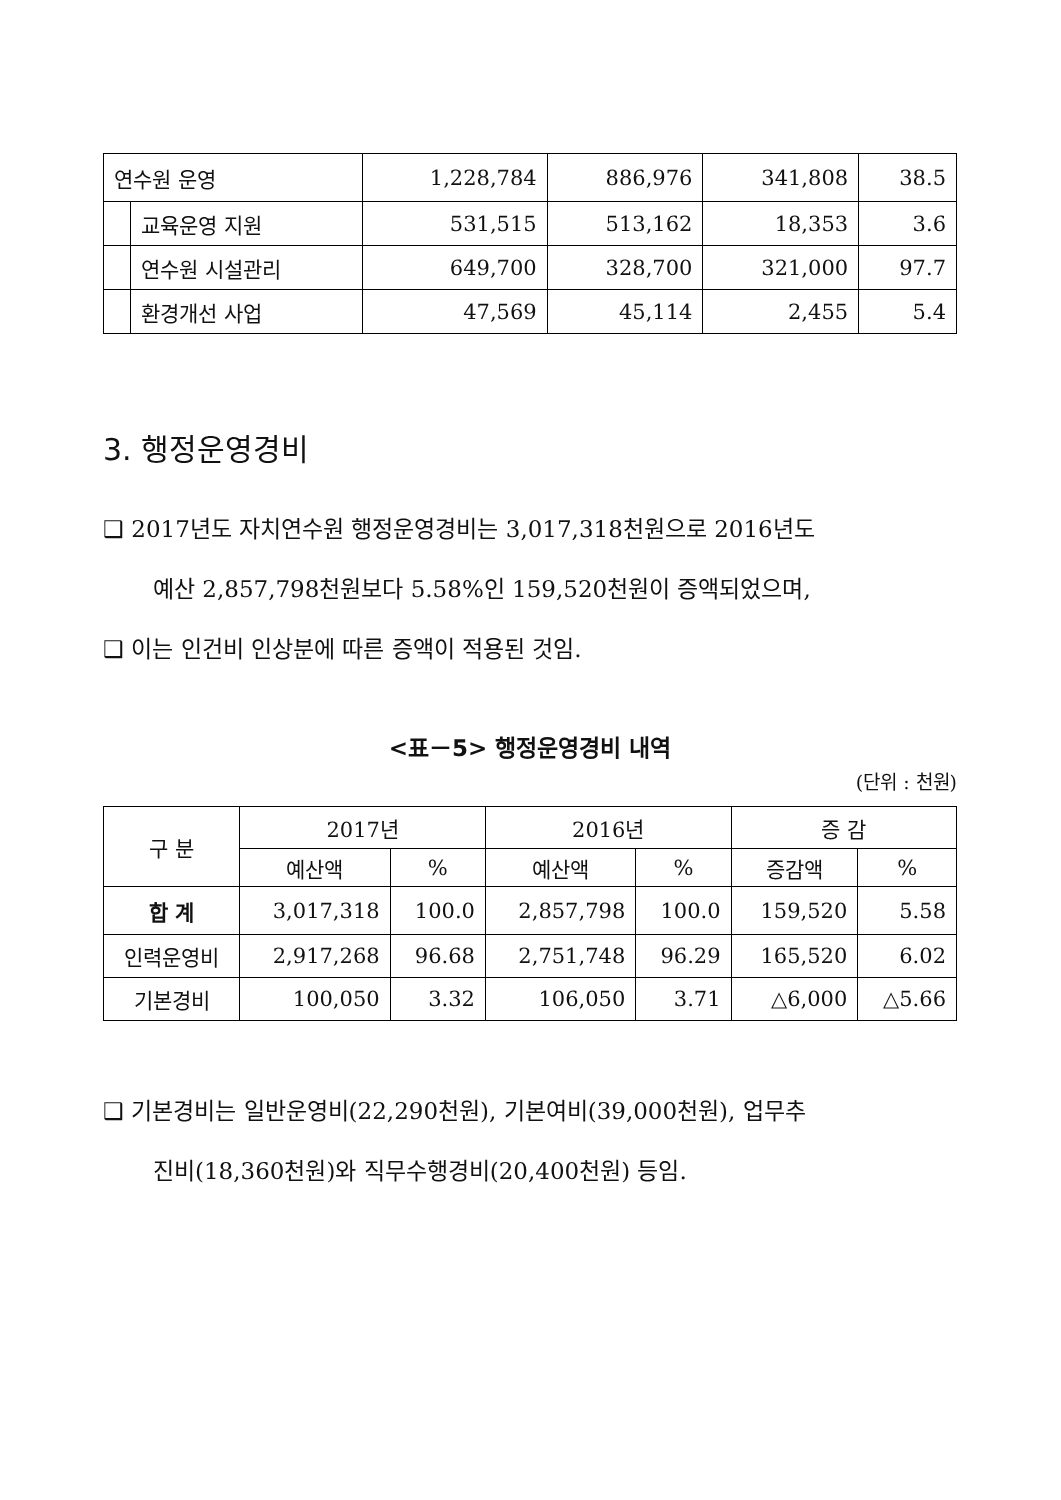| 연수원 운영 | | 1,228,784 | 886,976 | 341,808 | 38.5 |
| | 교육운영 지원 | 531,515 | 513,162 | 18,353 | 3.6 |
| | 연수원 시설관리 | 649,700 | 328,700 | 321,000 | 97.7 |
| | 환경개선 사업 | 47,569 | 45,114 | 2,455 | 5.4 |
3. 행정운영경비
❑ 2017년도 자치연수원 행정운영경비는 3,017,318천원으로 2016년도
예산 2,857,798천원보다 5.58%인 159,520천원이 증액되었으며,
❑ 이는 인건비 인상분에 따른 증액이 적용된 것임.
<표－5> 행정운영경비 내역
(단위 : 천원)
| 구 분 | 2017년 | | 2016년 | | 증 감 | |
| --- | --- | --- | --- | --- | --- | --- |
| | 예산액 | % | 예산액 | % | 증감액 | % |
| 합 계 | 3,017,318 | 100.0 | 2,857,798 | 100.0 | 159,520 | 5.58 |
| 인력운영비 | 2,917,268 | 96.68 | 2,751,748 | 96.29 | 165,520 | 6.02 |
| 기본경비 | 100,050 | 3.32 | 106,050 | 3.71 | △6,000 | △5.66 |
❑ 기본경비는 일반운영비(22,290천원), 기본여비(39,000천원), 업무추
진비(18,360천원)와 직무수행경비(20,400천원) 등임.